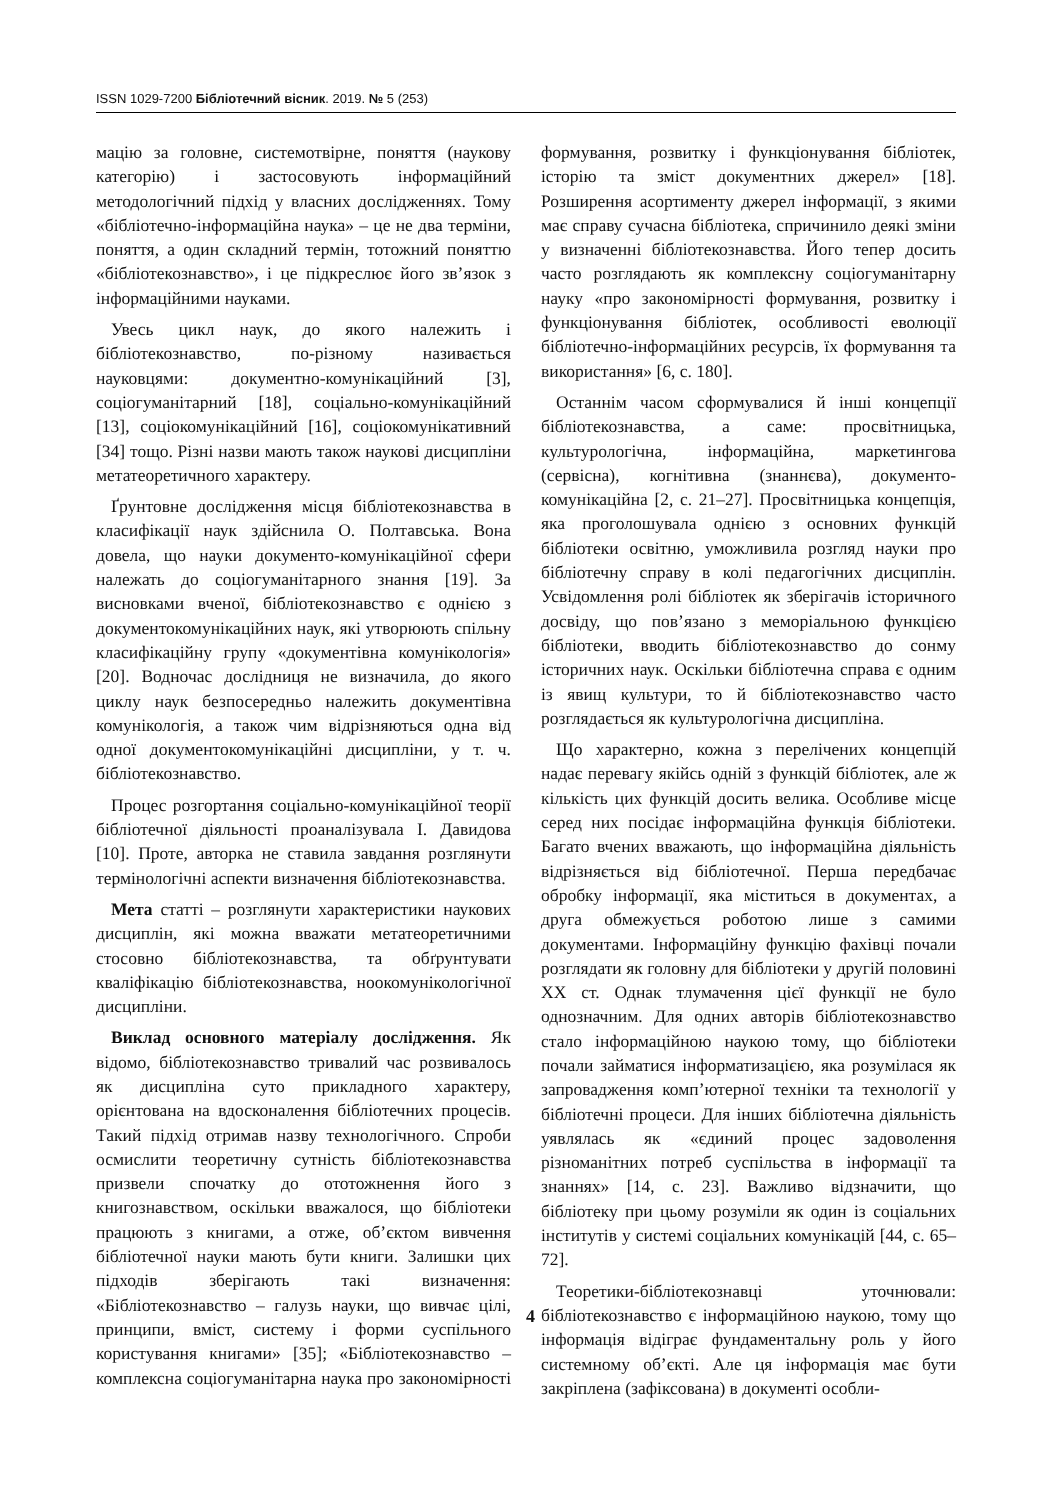ISSN 1029-7200 Бібліотечний вісник. 2019. № 5 (253)
мацію за головне, системотвірне, поняття (наукову категорію) і застосовують інформаційний методологічний підхід у власних дослідженнях. Тому «бібліотечно-інформаційна наука» – це не два терміни, поняття, а один складний термін, тотожний поняттю «бібліотекознавство», і це підкреслює його зв’язок з інформаційними науками.
Увесь цикл наук, до якого належить і бібліотекознавство, по-різному називається науковцями: документно-комунікаційний [3], соціогуманітарний [18], соціально-комунікаційний [13], соціокомунікаційний [16], соціокомунікативний [34] тощо. Різні назви мають також наукові дисципліни метатеоретичного характеру.
Ґрунтовне дослідження місця бібліотекознавства в класифікації наук здійснила О. Полтавська. Вона довела, що науки документо-комунікаційної сфери належать до соціогуманітарного знання [19]. За висновками вченої, бібліотекознавство є однією з документокомунікаційних наук, які утворюють спільну класифікаційну групу «документівна комунікологія» [20]. Водночас дослідниця не визначила, до якого циклу наук безпосередньо належить документівна комунікологія, а також чим відрізняються одна від одної документокомунікаційні дисципліни, у т. ч. бібліотекознавство.
Процес розгортання соціально-комунікаційної теорії бібліотечної діяльності проаналізувала І. Давидова [10]. Проте, авторка не ставила завдання розглянути термінологічні аспекти визначення бібліотекознавства.
Мета статті – розглянути характеристики наукових дисциплін, які можна вважати метатеоретичними стосовно бібліотекознавства, та обґрунтувати кваліфікацію бібліотекознавства, ноокомунікологічної дисципліни.
Виклад основного матеріалу дослідження. Як відомо, бібліотекознавство тривалий час розвивалось як дисципліна суто прикладного характеру, орієнтована на вдосконалення бібліотечних процесів. Такий підхід отримав назву технологічного. Спроби осмислити теоретичну сутність бібліотекознавства призвели спочатку до ототожнення його з книгознавством, оскільки вважалося, що бібліотеки працюють з книгами, а отже, об’єктом вивчення бібліотечної науки мають бути книги. Залишки цих підходів зберігають такі визначення: «Бібліотекознавство – галузь науки, що вивчає цілі, принципи, вміст, систему і форми суспільного користування книгами» [35]; «Бібліотекознавство – комплексна соціогуманітарна наука про закономірності формування, розвитку і функціонування бібліотек, історію та зміст документних джерел» [18]. Розширення асортименту джерел інформації, з якими має справу сучасна бібліотека, спричинило деякі зміни у визначенні бібліотекознавства. Його тепер досить часто розглядають як комплексну соціогуманітарну науку «про закономірності формування, розвитку і функціонування бібліотек, особливості еволюції бібліотечно-інформаційних ресурсів, їх формування та використання» [6, с. 180].
Останнім часом сформувалися й інші концепції бібліотекознавства, а саме: просвітницька, культурологічна, інформаційна, маркетингова (сервісна), когнітивна (знаннєва), документо-комунікаційна [2, с. 21–27]. Просвітницька концепція, яка проголошувала однією з основних функцій бібліотеки освітню, уможливила розгляд науки про бібліотечну справу в колі педагогічних дисциплін. Усвідомлення ролі бібліотек як зберігачів історичного досвіду, що пов’язано з меморіальною функцією бібліотеки, вводить бібліотекознавство до сонму історичних наук. Оскільки бібліотечна справа є одним із явищ культури, то й бібліотекознавство часто розглядається як культурологічна дисципліна.
Що характерно, кожна з перелічених концепцій надає перевагу якійсь одній з функцій бібліотек, але ж кількість цих функцій досить велика. Особливе місце серед них посідає інформаційна функція бібліотеки. Багато вчених вважають, що інформаційна діяльність відрізняється від бібліотечної. Перша передбачає обробку інформації, яка міститься в документах, а друга обмежується роботою лише з самими документами. Інформаційну функцію фахівці почали розглядати як головну для бібліотеки у другій половині ХХ ст. Однак тлумачення цієї функції не було однозначним. Для одних авторів бібліотекознавство стало інформаційною наукою тому, що бібліотеки почали займатися інформатизацією, яка розумілася як запровадження комп’ютерної техніки та технології у бібліотечні процеси. Для інших бібліотечна діяльність уявлялась як «єдиний процес задоволення різноманітних потреб суспільства в інформації та знаннях» [14, с. 23]. Важливо відзначити, що бібліотеку при цьому розуміли як один із соціальних інститутів у системі соціальних комунікацій [44, с. 65–72].
Теоретики-бібліотекознавці уточнювали: бібліотекознавство є інформаційною наукою, тому що інформація відіграє фундаментальну роль у його системному об’єкті. Але ця інформація має бути закріплена (зафіксована) в документі особли-
4